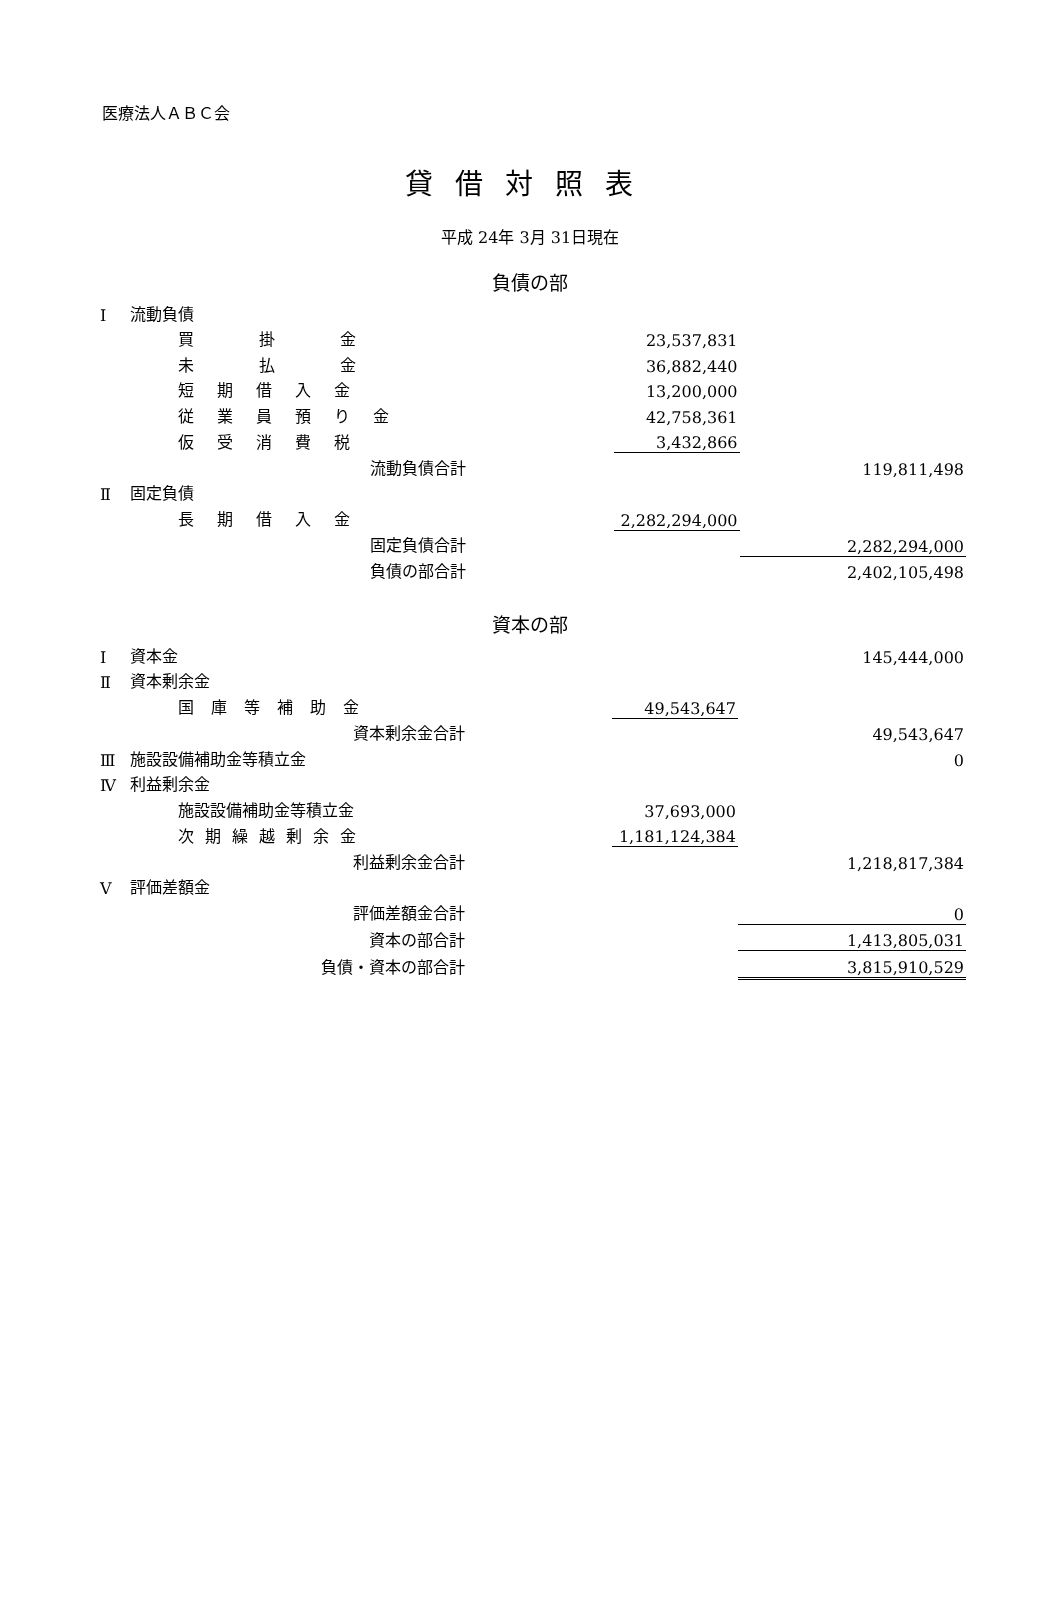医療法人ＡＢＣ会
貸借対照表
平成 24年 3月 31日現在
負債の部
| Ⅰ | 流動負債 | | | |
| | 買 掛 金 | | 23,537,831 | |
| | 未 払 金 | | 36,882,440 | |
| | 短 期 借 入 金 | | 13,200,000 | |
| | 従 業 員 預 り 金 | | 42,758,361 | |
| | 仮 受 消 費 税 | | 3,432,866 | |
| | 流動負債合計 | | | 119,811,498 |
| Ⅱ | 固定負債 | | | |
| | 長 期 借 入 金 | | 2,282,294,000 | |
| | 固定負債合計 | | | 2,282,294,000 |
| | 負債の部合計 | | | 2,402,105,498 |
資本の部
| Ⅰ | 資本金 | | | 145,444,000 |
| Ⅱ | 資本剰余金 | | | |
| | 国 庫 等 補 助 金 | | 49,543,647 | |
| | 資本剰余金合計 | | | 49,543,647 |
| Ⅲ | 施設設備補助金等積立金 | | | 0 |
| Ⅳ | 利益剰余金 | | | |
| | 施設設備補助金等積立金 | | 37,693,000 | |
| | 次 期 繰 越 剰 余 金 | | 1,181,124,384 | |
| | 利益剰余金合計 | | | 1,218,817,384 |
| Ⅴ | 評価差額金 | | | |
| | 評価差額金合計 | | | 0 |
| | 資本の部合計 | | | 1,413,805,031 |
| | 負債・資本の部合計 | | | 3,815,910,529 |